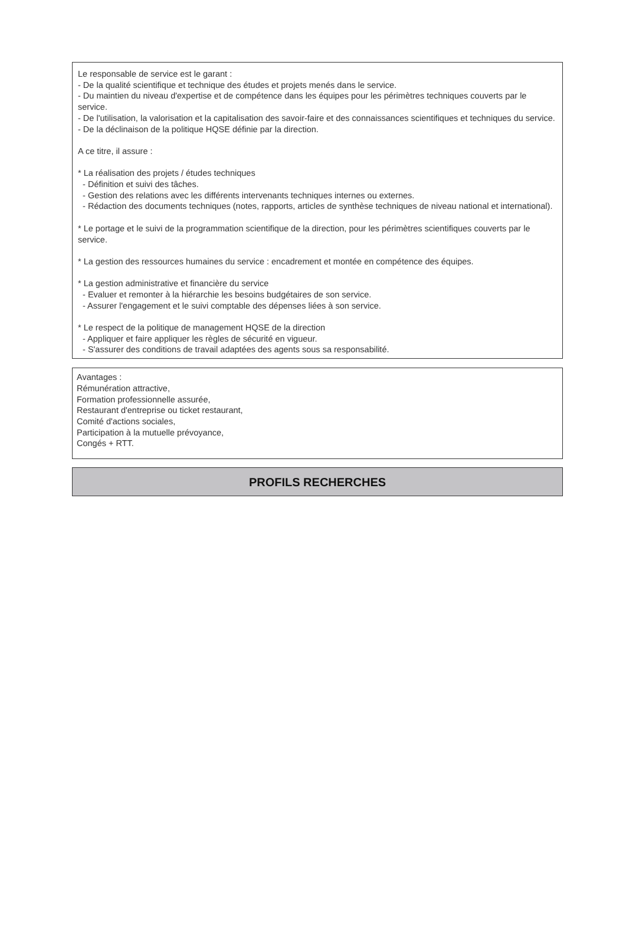Le responsable de service est le garant :
- De la qualité scientifique et technique des études et projets menés dans le service.
- Du maintien du niveau d'expertise et de compétence dans les équipes pour les périmètres techniques couverts par le service.
- De l'utilisation, la valorisation et la capitalisation des savoir-faire et des connaissances scientifiques et techniques du service.
- De la déclinaison de la politique HQSE définie par la direction.
A ce titre, il assure :
* La réalisation des projets / études techniques
- Définition et suivi des tâches.
- Gestion des relations avec les différents intervenants techniques internes ou externes.
- Rédaction des documents techniques (notes, rapports, articles de synthèse techniques de niveau national et international).
* Le portage et le suivi de la programmation scientifique de la direction, pour les périmètres scientifiques couverts par le service.
* La gestion des ressources humaines du service : encadrement et montée en compétence des équipes.
* La gestion administrative et financière du service
- Evaluer et remonter à la hiérarchie les besoins budgétaires de son service.
- Assurer l'engagement et le suivi comptable des dépenses liées à son service.
* Le respect de la politique de management HQSE de la direction
- Appliquer et faire appliquer les règles de sécurité en vigueur.
- S'assurer des conditions de travail adaptées des agents sous sa responsabilité.
Avantages :
Rémunération attractive,
Formation professionnelle assurée,
Restaurant d'entreprise ou ticket restaurant,
Comité d'actions sociales,
Participation à la mutuelle prévoyance,
Congés + RTT.
PROFILS RECHERCHES